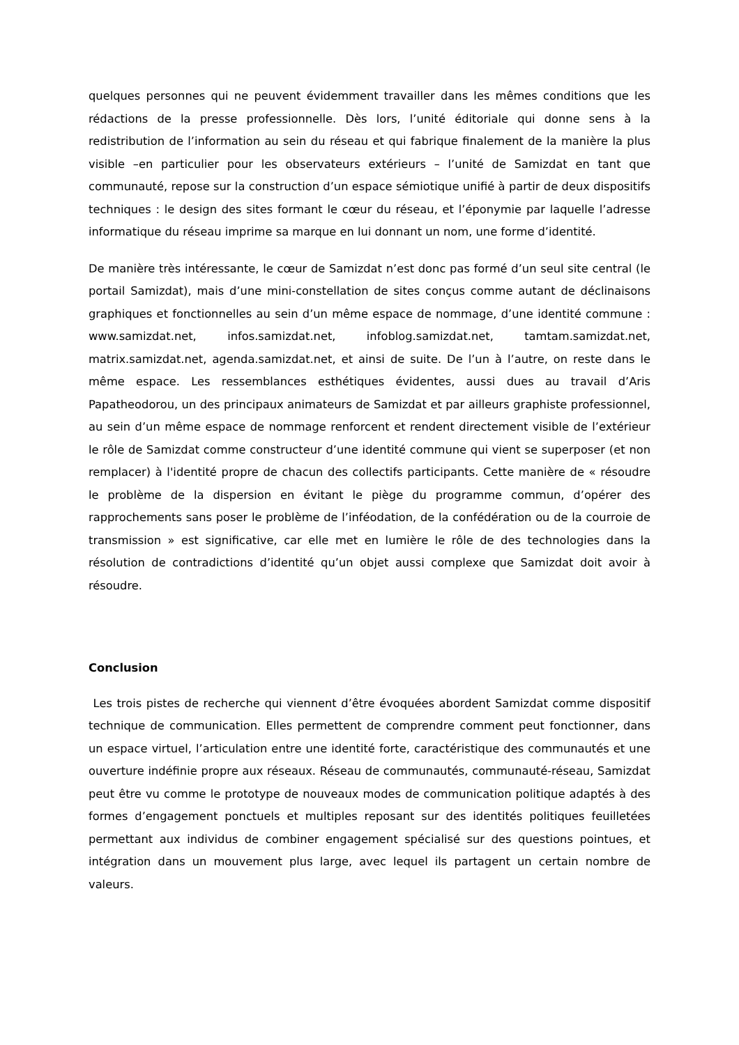quelques personnes qui ne peuvent évidemment travailler dans les mêmes conditions que les rédactions de la presse professionnelle. Dès lors, l’unité éditoriale qui donne sens à la redistribution de l’information au sein du réseau et qui fabrique finalement de la manière la plus visible –en particulier pour les observateurs extérieurs – l’unité de Samizdat en tant que communauté, repose sur la construction d’un espace sémiotique unifié à partir de deux dispositifs techniques : le design des sites formant le cœur du réseau, et l’éponymie par laquelle l’adresse informatique du réseau imprime sa marque en lui donnant un nom, une forme d’identité.
De manière très intéressante, le cœur de Samizdat n’est donc pas formé d’un seul site central (le portail Samizdat), mais d’une mini-constellation de sites conçus comme autant de déclinaisons graphiques et fonctionnelles au sein d’un même espace de nommage, d’une identité commune : www.samizdat.net, infos.samizdat.net, infoblog.samizdat.net, tamtam.samizdat.net, matrix.samizdat.net, agenda.samizdat.net, et ainsi de suite. De l’un à l’autre, on reste dans le même espace. Les ressemblances esthétiques évidentes, aussi dues au travail d’Aris Papatheodorou, un des principaux animateurs de Samizdat et par ailleurs graphiste professionnel, au sein d’un même espace de nommage renforcent et rendent directement visible de l’extérieur le rôle de Samizdat comme constructeur d’une identité commune qui vient se superposer (et non remplacer) à l'identité propre de chacun des collectifs participants. Cette manière de « résoudre le problème de la dispersion en évitant le piège du programme commun, d’opérer des rapprochements sans poser le problème de l’inféodation, de la confédération ou de la courroie de transmission » est significative, car elle met en lumière le rôle de des technologies dans la résolution de contradictions d’identité qu’un objet aussi complexe que Samizdat doit avoir à résoudre.
Conclusion
Les trois pistes de recherche qui viennent d’être évoquées abordent Samizdat comme dispositif technique de communication. Elles permettent de comprendre comment peut fonctionner, dans un espace virtuel, l’articulation entre une identité forte, caractéristique des communautés et une ouverture indéfinie propre aux réseaux. Réseau de communautés, communauté-réseau, Samizdat peut être vu comme le prototype de nouveaux modes de communication politique adaptés à des formes d’engagement ponctuels et multiples reposant sur des identités politiques feuilletées permettant aux individus de combiner engagement spécialisé sur des questions pointues, et intégration dans un mouvement plus large, avec lequel ils partagent un certain nombre de valeurs.